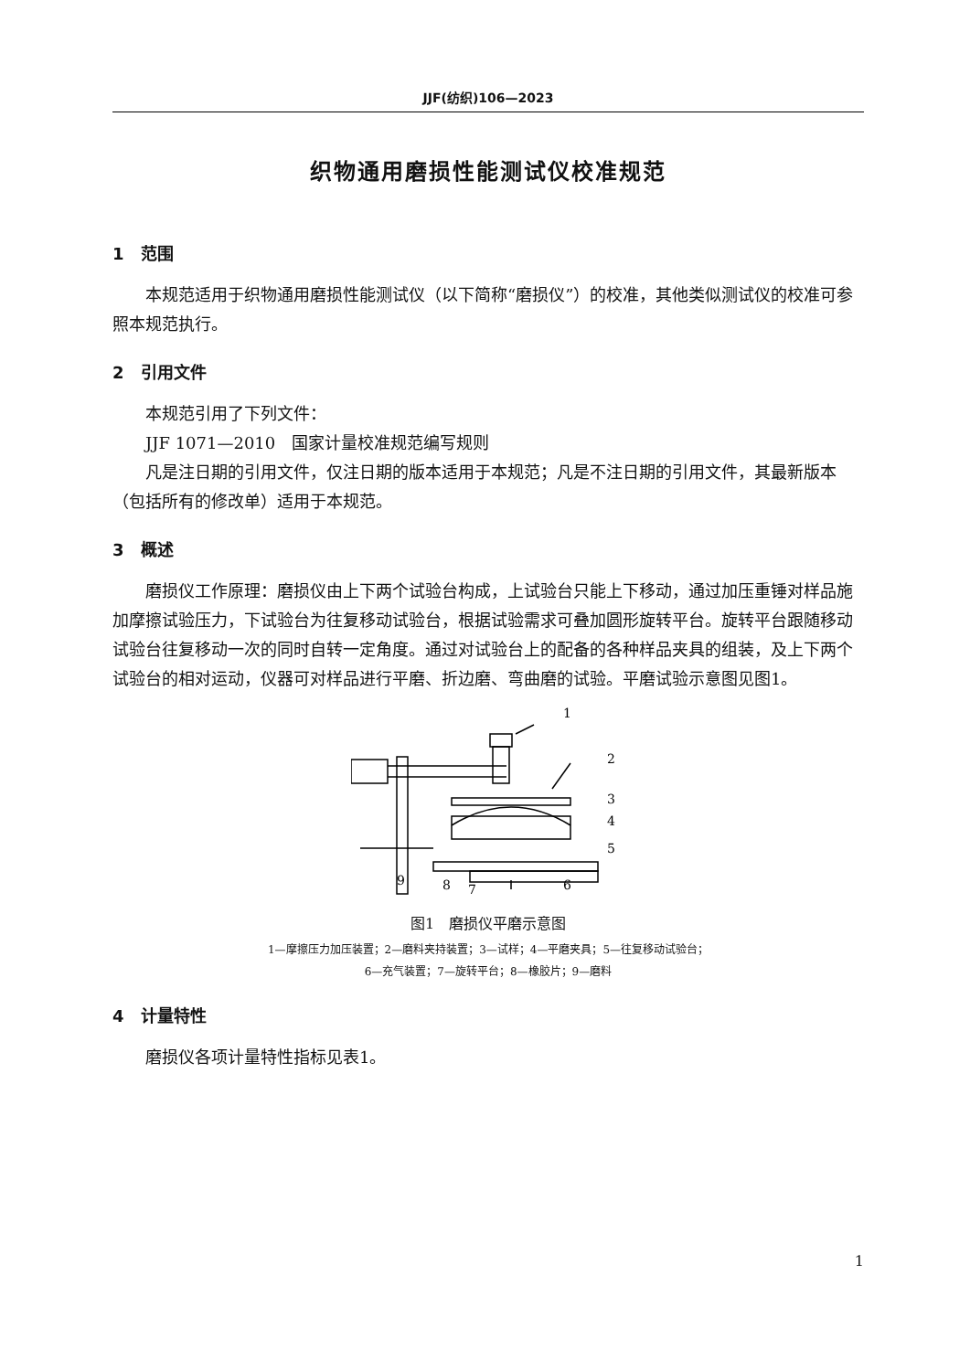JJF(纺织)106—2023
织物通用磨损性能测试仪校准规范
1　范围
本规范适用于织物通用磨损性能测试仪（以下简称“磨损仪”）的校准，其他类似测试仪的校准可参照本规范执行。
2　引用文件
本规范引用了下列文件：
JJF 1071—2010　国家计量校准规范编写规则
凡是注日期的引用文件，仅注日期的版本适用于本规范；凡是不注日期的引用文件，其最新版本（包括所有的修改单）适用于本规范。
3　概述
磨损仪工作原理：磨损仪由上下两个试验台构成，上试验台只能上下移动，通过加压重锤对样品施加摩擦试验压力，下试验台为往复移动试验台，根据试验需求可叠加圆形旋转平台。旋转平台跟随移动试验台往复移动一次的同时自转一定角度。通过对试验台上的配备的各种样品夹具的组装，及上下两个试验台的相对运动，仪器可对样品进行平磨、折边磨、弯曲磨的试验。平磨试验示意图见图1。
1
2
3
4
5
6
7
8
9
图1　磨损仪平磨示意图
1—摩擦压力加压装置；2—磨料夹持装置；3—试样；4—平磨夹具；5—往复移动试验台；
6—充气装置；7—旋转平台；8—橡胶片；9—磨料
4　计量特性
磨损仪各项计量特性指标见表1。
1